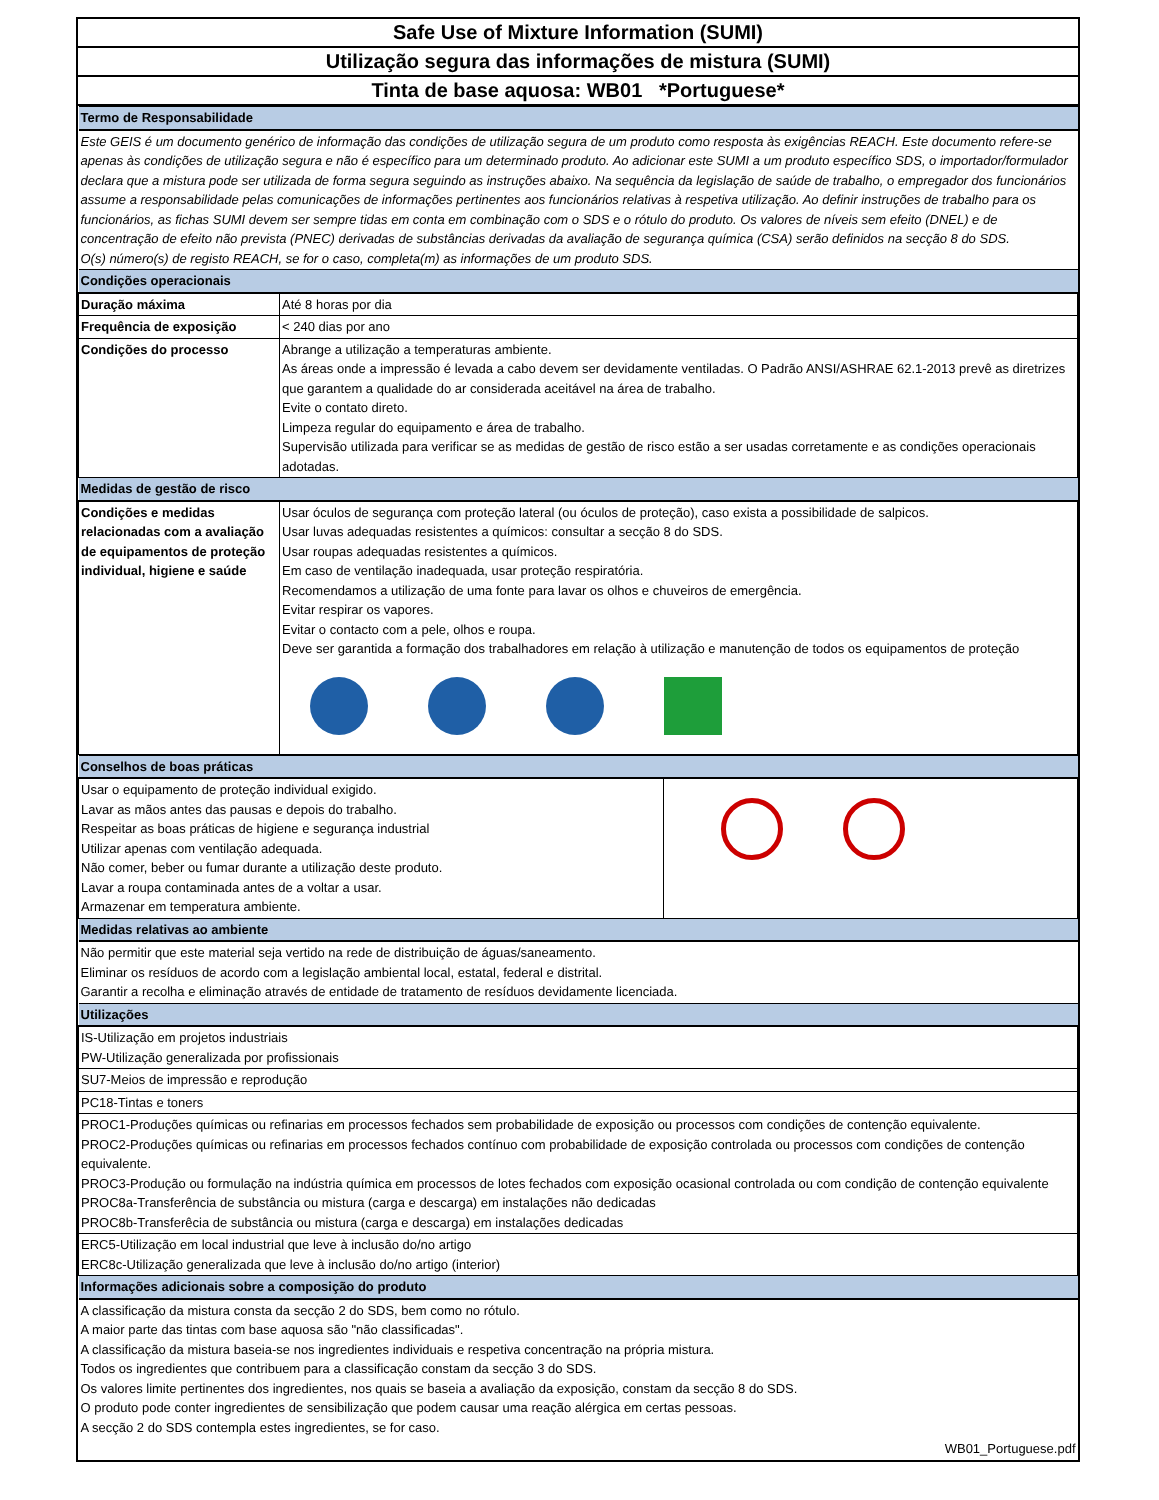Safe Use of Mixture Information (SUMI)
Utilização segura das informações de mistura (SUMI)
Tinta de base aquosa: WB01 *Portuguese*
| Termo de Responsabilidade | |
| Este GEIS é um documento genérico de informação das condições de utilização segura de um produto como resposta às exigências REACH. Este documento refere-se apenas às condições de utilização segura e não é específico para um determinado produto. Ao adicionar este SUMI a um produto específico SDS, o importador/formulador declara que a mistura pode ser utilizada de forma segura seguindo as instruções abaixo. Na sequência da legislação de saúde de trabalho, o empregador dos funcionários assume a responsabilidade pelas comunicações de informações pertinentes aos funcionários relativas à respetiva utilização. Ao definir instruções de trabalho para os funcionários, as fichas SUMI devem ser sempre tidas em conta em combinação com o SDS e o rótulo do produto. Os valores de níveis sem efeito (DNEL) e de concentração de efeito não prevista (PNEC) derivadas de substâncias derivadas da avaliação de segurança química (CSA) serão definidos na secção 8 do SDS. O(s) número(s) de registo REACH, se for o caso, completa(m) as informações de um produto SDS. | |
| Condições operacionais | |
| Duração máxima | Até 8 horas por dia |
| Frequência de exposição | < 240 dias por ano |
| Condições do processo | Abrange a utilização a temperaturas ambiente. As áreas onde a impressão é levada a cabo devem ser devidamente ventiladas. O Padrão ANSI/ASHRAE 62.1-2013 prevê as diretrizes que garantem a qualidade do ar considerada aceitável na área de trabalho. Evite o contato direto. Limpeza regular do equipamento e área de trabalho. Supervisão utilizada para verificar se as medidas de gestão de risco estão a ser usadas corretamente e as condições operacionais adotadas. |
| Medidas de gestão de risco | |
| Condições e medidas relacionadas com a avaliação de equipamentos de proteção individual, higiene e saúde | Usar óculos de segurança com proteção lateral (ou óculos de proteção), caso exista a possibilidade de salpicos. Usar luvas adequadas resistentes a químicos: consultar a secção 8 do SDS. Usar roupas adequadas resistentes a químicos. Em caso de ventilação inadequada, usar proteção respiratória. Recomendamos a utilização de uma fonte para lavar os olhos e chuveiros de emergência. Evitar respirar os vapores. Evitar o contacto com a pele, olhos e roupa. Deve ser garantida a formação dos trabalhadores em relação à utilização e manutenção de todos os equipamentos de proteção |
| Conselhos de boas práticas | |
| Usar o equipamento de proteção individual exigido. Lavar as mãos antes das pausas e depois do trabalho. Respeitar as boas práticas de higiene e segurança industrial Utilizar apenas com ventilação adequada. Não comer, beber ou fumar durante a utilização deste produto. Lavar a roupa contaminada antes de a voltar a usar. Armazenar em temperatura ambiente. | |
| Medidas relativas ao ambiente | |
| Não permitir que este material seja vertido na rede de distribuição de águas/saneamento. Eliminar os resíduos de acordo com a legislação ambiental local, estatal, federal e distrital. Garantir a recolha e eliminação através de entidade de tratamento de resíduos devidamente licenciada. | |
| Utilizações | |
| IS-Utilização em projetos industriais PW-Utilização generalizada por profissionais | |
| SU7-Meios de impressão e reprodução | |
| PC18-Tintas e toners | |
| PROC1-Produções químicas ou refinarias em processos fechados sem probabilidade de exposição ou processos com condições de contenção equivalente. PROC2-Produções químicas ou refinarias em processos fechados contínuo com probabilidade de exposição controlada ou processos com condições de contenção equivalente. PROC3-Produção ou formulação na indústria química em processos de lotes fechados com exposição ocasional controlada ou com condição de contenção equivalente PROC8a-Transferência de substância ou mistura (carga e descarga) em instalações não dedicadas PROC8b-Transferêcia de substância ou mistura (carga e descarga) em instalações dedicadas | |
| ERC5-Utilização em local industrial que leve à inclusão do/no artigo ERC8c-Utilização generalizada que leve à inclusão do/no artigo (interior) | |
| Informações adicionais sobre a composição do produto | |
| A classificação da mistura consta da secção 2 do SDS, bem como no rótulo. A maior parte das tintas com base aquosa são "não classificadas". A classificação da mistura baseia-se nos ingredientes individuais e respetiva concentração na própria mistura. Todos os ingredientes que contribuem para a classificação constam da secção 3 do SDS. Os valores limite pertinentes dos ingredientes, nos quais se baseia a avaliação da exposição, constam da secção 8 do SDS. O produto pode conter ingredientes de sensibilização que podem causar uma reação alérgica em certas pessoas. A secção 2 do SDS contempla estes ingredientes, se for caso. | |
| WB01_Portuguese.pdf | |